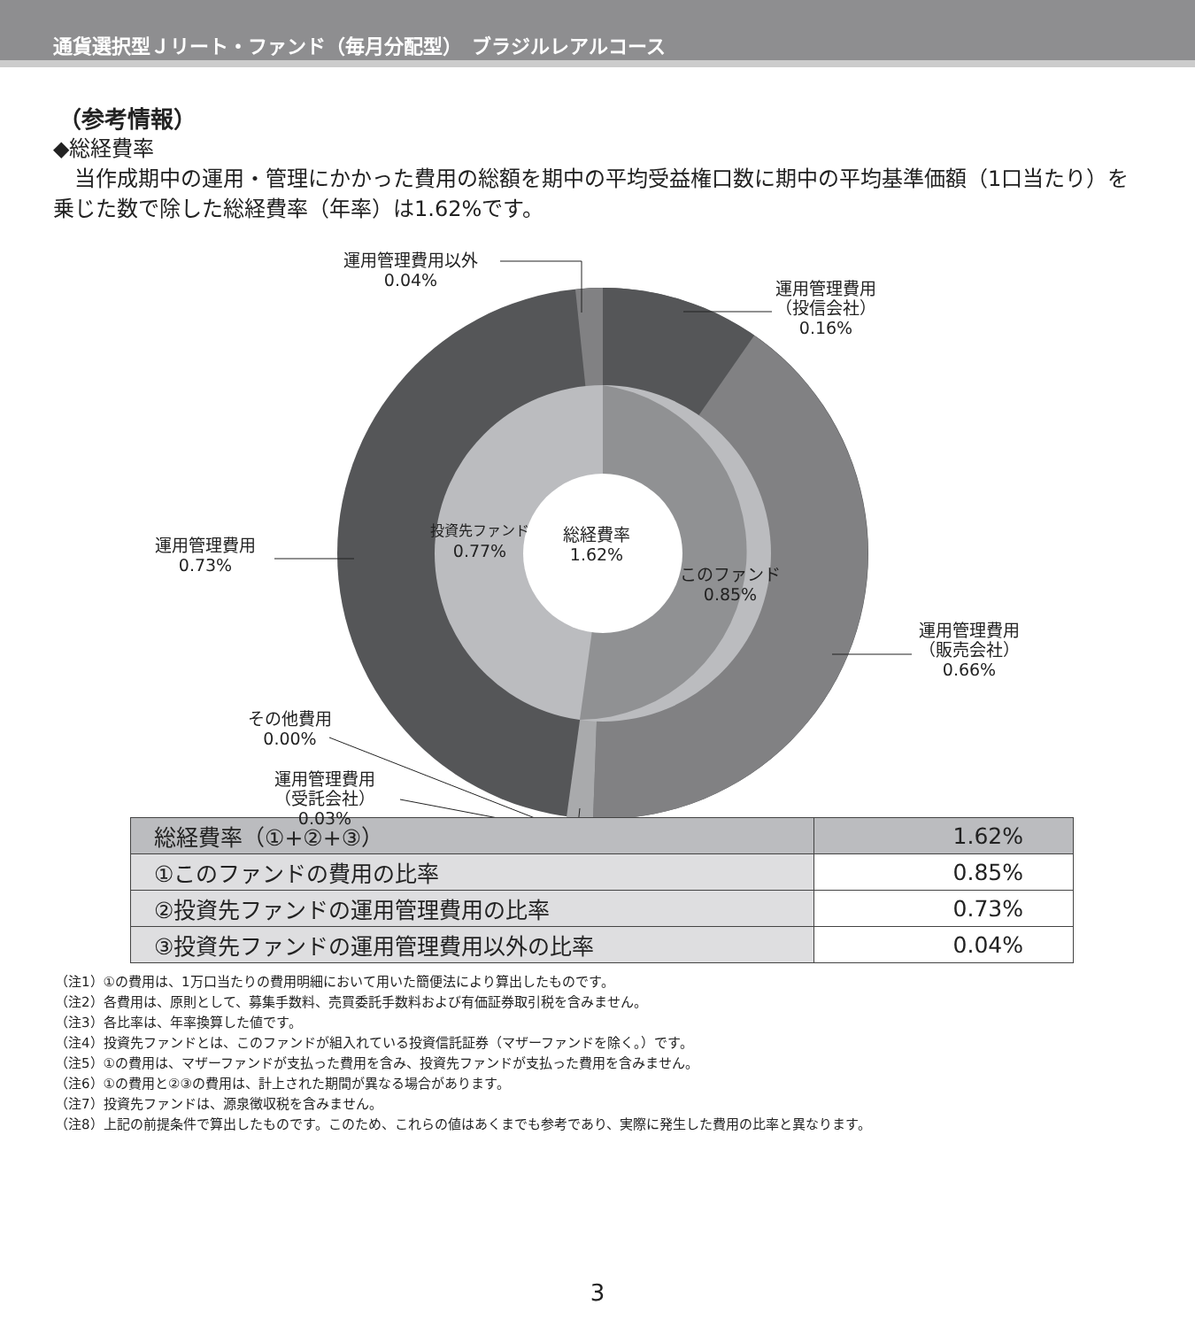通貨選択型Ｊリート・ファンド（毎月分配型）　ブラジルレアルコース
（参考情報）
◆総経費率
　当作成期中の運用・管理にかかった費用の総額を期中の平均受益権口数に期中の平均基準価額（1口当たり）を乗じた数で除した総経費率（年率）は1.62%です。
運用管理費用以外
0.04%
運用管理費用
（投信会社）
0.16%
運用管理費用
0.73%
投資先ファンド
0.77%
総経費率
1.62%
このファンド
0.85%
運用管理費用
（販売会社）
0.66%
その他費用
0.00%
運用管理費用
（受託会社）
0.03%
| 総経費率（①+②+③） | 1.62% |
| ①このファンドの費用の比率 | 0.85% |
| ②投資先ファンドの運用管理費用の比率 | 0.73% |
| ③投資先ファンドの運用管理費用以外の比率 | 0.04% |
（注1）①の費用は、1万口当たりの費用明細において用いた簡便法により算出したものです。
（注2）各費用は、原則として、募集手数料、売買委託手数料および有価証券取引税を含みません。
（注3）各比率は、年率換算した値です。
（注4）投資先ファンドとは、このファンドが組入れている投資信託証券（マザーファンドを除く。）です。
（注5）①の費用は、マザーファンドが支払った費用を含み、投資先ファンドが支払った費用を含みません。
（注6）①の費用と②③の費用は、計上された期間が異なる場合があります。
（注7）投資先ファンドは、源泉徴収税を含みません。
（注8）上記の前提条件で算出したものです。このため、これらの値はあくまでも参考であり、実際に発生した費用の比率と異なります。
3